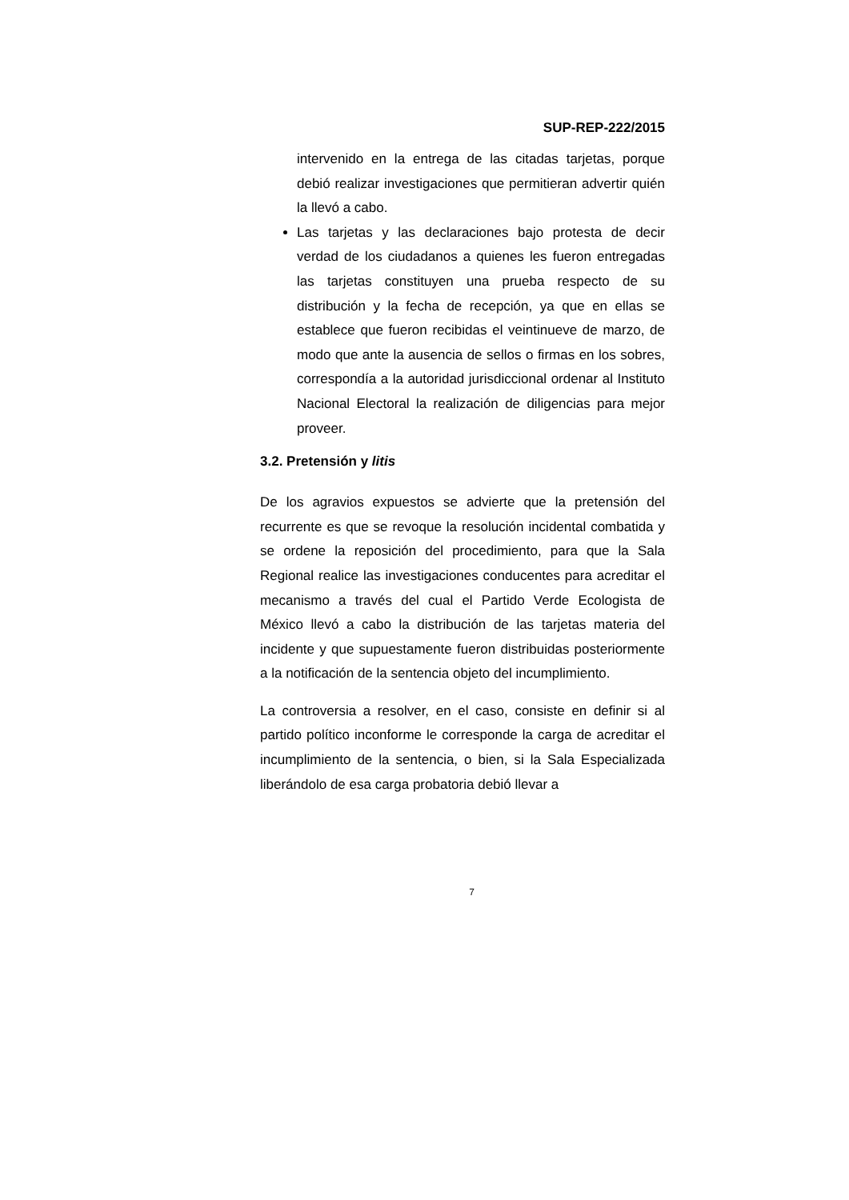SUP-REP-222/2015
intervenido en la entrega de las citadas tarjetas, porque debió realizar investigaciones que permitieran advertir quién la llevó a cabo.
Las tarjetas y las declaraciones bajo protesta de decir verdad de los ciudadanos a quienes les fueron entregadas las tarjetas constituyen una prueba respecto de su distribución y la fecha de recepción, ya que en ellas se establece que fueron recibidas el veintinueve de marzo, de modo que ante la ausencia de sellos o firmas en los sobres, correspondía a la autoridad jurisdiccional ordenar al Instituto Nacional Electoral la realización de diligencias para mejor proveer.
3.2. Pretensión y litis
De los agravios expuestos se advierte que la pretensión del recurrente es que se revoque la resolución incidental combatida y se ordene la reposición del procedimiento, para que la Sala Regional realice las investigaciones conducentes para acreditar el mecanismo a través del cual el Partido Verde Ecologista de México llevó a cabo la distribución de las tarjetas materia del incidente y que supuestamente fueron distribuidas posteriormente a la notificación de la sentencia objeto del incumplimiento.
La controversia a resolver, en el caso, consiste en definir si al partido político inconforme le corresponde la carga de acreditar el incumplimiento de la sentencia, o bien, si la Sala Especializada liberándolo de esa carga probatoria debió llevar a
7